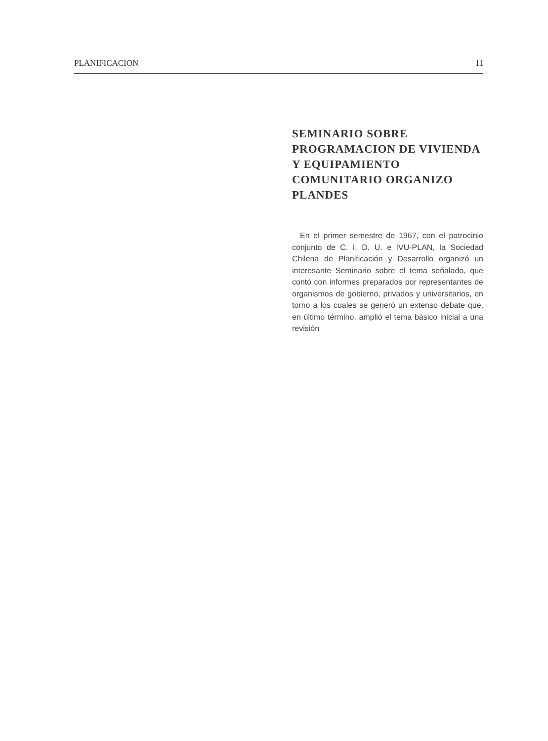PLANIFICACION 11
SEMINARIO SOBRE PROGRAMACION DE VIVIENDA Y EQUIPAMIENTO COMUNITARIO ORGANIZO PLANDES
En el primer semestre de 1967, con el patrocinio conjunto de C. I. D. U. e IVU-PLAN, la Sociedad Chilena de Planificación y Desarrollo organizó un interesante Seminario sobre el tema señalado, que contó con informes preparados por representantes de organismos de gobierno, privados y universitarios, en torno a los cuales se generó un extenso debate que, en último término, amplió el tema básico inicial a una revisión